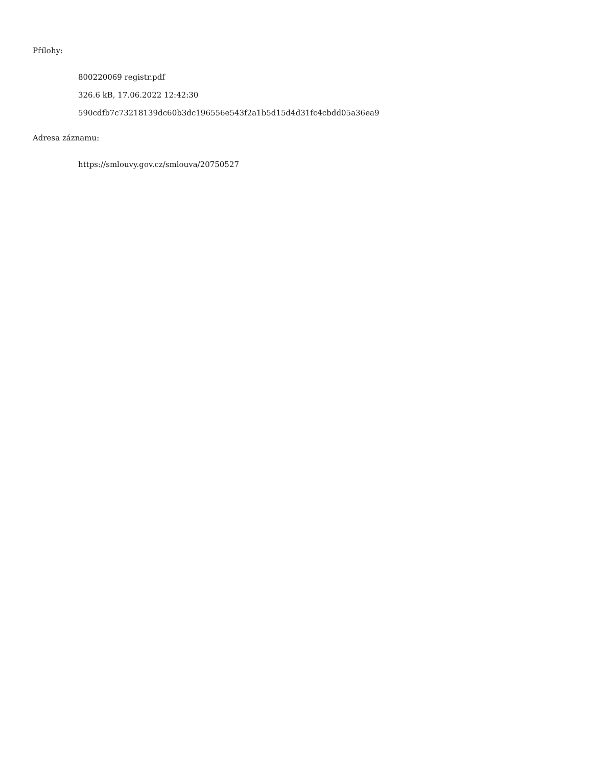Přílohy:
800220069 registr.pdf
326.6 kB, 17.06.2022 12:42:30
590cdfb7c73218139dc60b3dc196556e543f2a1b5d15d4d31fc4cbdd05a36ea9
Adresa záznamu:
https://smlouvy.gov.cz/smlouva/20750527